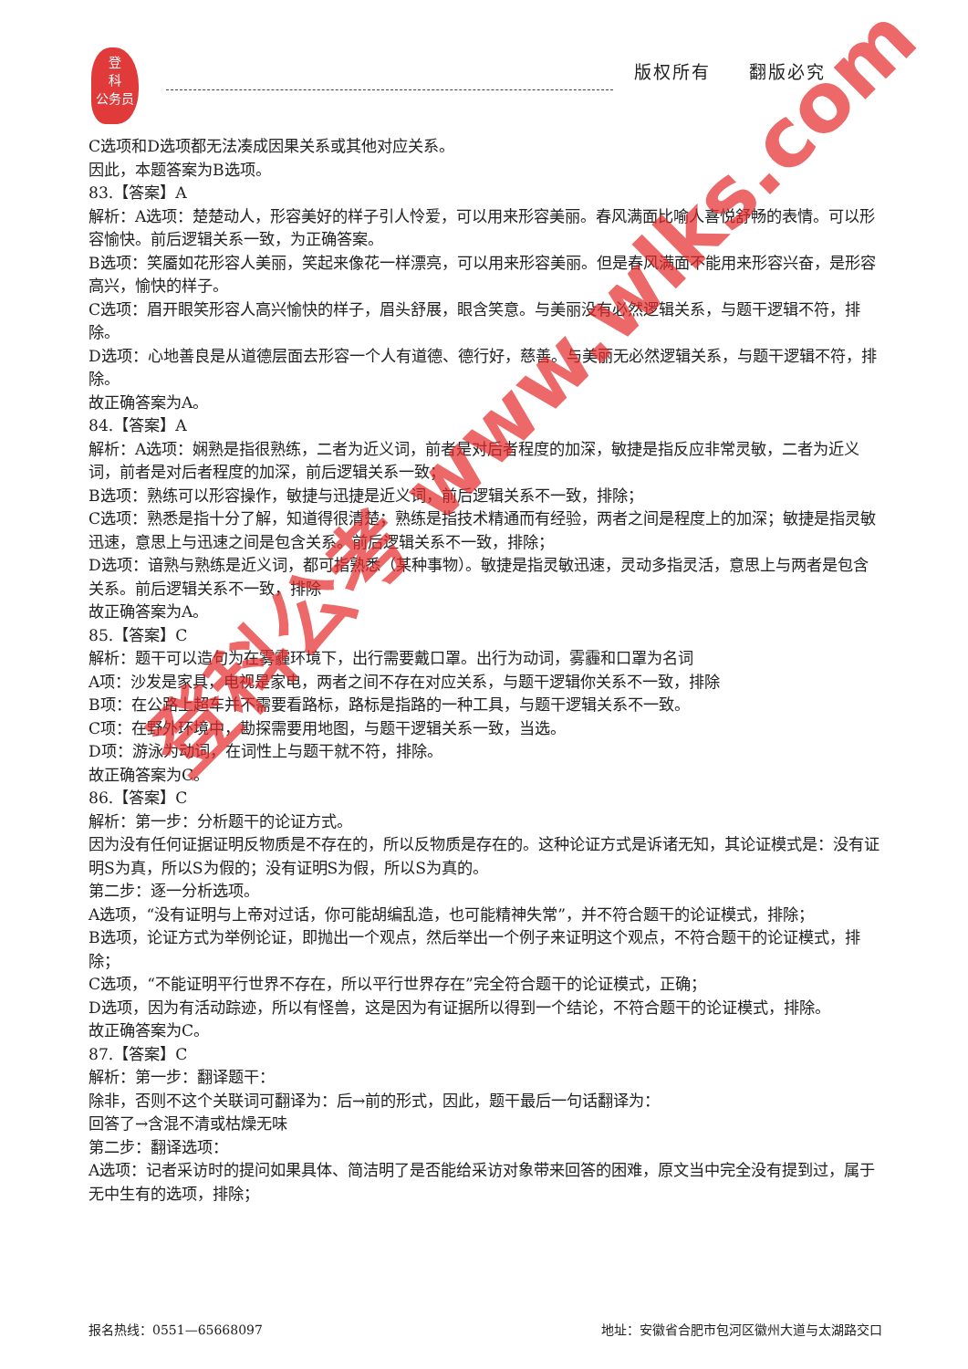登
科
公务员
版权所有　　翻版必究
C选项和D选项都无法凑成因果关系或其他对应关系。
因此，本题答案为B选项。
83.【答案】A
解析：A选项：楚楚动人，形容美好的样子引人怜爱，可以用来形容美丽。春风满面比喻人喜悦舒畅的表情。可以形容愉快。前后逻辑关系一致，为正确答案。
B选项：笑靥如花形容人美丽，笑起来像花一样漂亮，可以用来形容美丽。但是春风满面不能用来形容兴奋，是形容高兴，愉快的样子。
C选项：眉开眼笑形容人高兴愉快的样子，眉头舒展，眼含笑意。与美丽没有必然逻辑关系，与题干逻辑不符，排除。
D选项：心地善良是从道德层面去形容一个人有道德、德行好，慈善。与美丽无必然逻辑关系，与题干逻辑不符，排除。
故正确答案为A。
84.【答案】A
解析：A选项：娴熟是指很熟练，二者为近义词，前者是对后者程度的加深，敏捷是指反应非常灵敏，二者为近义词，前者是对后者程度的加深，前后逻辑关系一致；
B选项：熟练可以形容操作，敏捷与迅捷是近义词，前后逻辑关系不一致，排除；
C选项：熟悉是指十分了解，知道得很清楚；熟练是指技术精通而有经验，两者之间是程度上的加深；敏捷是指灵敏迅速，意思上与迅速之间是包含关系。前后逻辑关系不一致，排除；
D选项：谙熟与熟练是近义词，都可指熟悉（某种事物）。敏捷是指灵敏迅速，灵动多指灵活，意思上与两者是包含关系。前后逻辑关系不一致，排除
故正确答案为A。
85.【答案】C
解析：题干可以造句为在雾霾环境下，出行需要戴口罩。出行为动词，雾霾和口罩为名词
A项：沙发是家具，电视是家电，两者之间不存在对应关系，与题干逻辑你关系不一致，排除
B项：在公路上超车并不需要看路标，路标是指路的一种工具，与题干逻辑关系不一致。
C项：在野外环境中，勘探需要用地图，与题干逻辑关系一致，当选。
D项：游泳为动词，在词性上与题干就不符，排除。
故正确答案为C。
86.【答案】C
解析：第一步：分析题干的论证方式。
因为没有任何证据证明反物质是不存在的，所以反物质是存在的。这种论证方式是诉诸无知，其论证模式是：没有证明S为真，所以S为假的；没有证明S为假，所以S为真的。
第二步：逐一分析选项。
A选项，“没有证明与上帝对过话，你可能胡编乱造，也可能精神失常”，并不符合题干的论证模式，排除；
B选项，论证方式为举例论证，即抛出一个观点，然后举出一个例子来证明这个观点，不符合题干的论证模式，排除；
C选项，“不能证明平行世界不存在，所以平行世界存在”完全符合题干的论证模式，正确；
D选项，因为有活动踪迹，所以有怪兽，这是因为有证据所以得到一个结论，不符合题干的论证模式，排除。
故正确答案为C。
87.【答案】C
解析：第一步：翻译题干：
除非，否则不这个关联词可翻译为：后→前的形式，因此，题干最后一句话翻译为：
回答了→含混不清或枯燥无味
第二步：翻译选项：
A选项：记者采访时的提问如果具体、简洁明了是否能给采访对象带来回答的困难，原文当中完全没有提到过，属于无中生有的选项，排除；
登科公考 www.wlks.com
报名热线：0551—65668097 地址：安徽省合肥市包河区徽州大道与太湖路交口